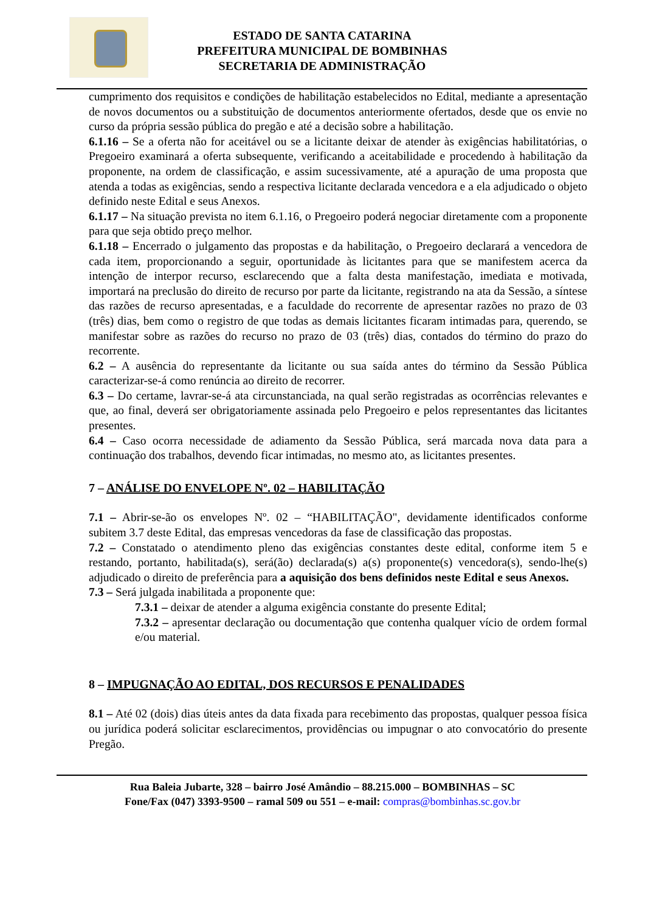ESTADO DE SANTA CATARINA
PREFEITURA MUNICIPAL DE BOMBINHAS
SECRETARIA DE ADMINISTRAÇÃO
cumprimento dos requisitos e condições de habilitação estabelecidos no Edital, mediante a apresentação de novos documentos ou a substituição de documentos anteriormente ofertados, desde que os envie no curso da própria sessão pública do pregão e até a decisão sobre a habilitação.
6.1.16 – Se a oferta não for aceitável ou se a licitante deixar de atender às exigências habilitatórias, o Pregoeiro examinará a oferta subsequente, verificando a aceitabilidade e procedendo à habilitação da proponente, na ordem de classificação, e assim sucessivamente, até a apuração de uma proposta que atenda a todas as exigências, sendo a respectiva licitante declarada vencedora e a ela adjudicado o objeto definido neste Edital e seus Anexos.
6.1.17 – Na situação prevista no item 6.1.16, o Pregoeiro poderá negociar diretamente com a proponente para que seja obtido preço melhor.
6.1.18 – Encerrado o julgamento das propostas e da habilitação, o Pregoeiro declarará a vencedora de cada item, proporcionando a seguir, oportunidade às licitantes para que se manifestem acerca da intenção de interpor recurso, esclarecendo que a falta desta manifestação, imediata e motivada, importará na preclusão do direito de recurso por parte da licitante, registrando na ata da Sessão, a síntese das razões de recurso apresentadas, e a faculdade do recorrente de apresentar razões no prazo de 03 (três) dias, bem como o registro de que todas as demais licitantes ficaram intimadas para, querendo, se manifestar sobre as razões do recurso no prazo de 03 (três) dias, contados do término do prazo do recorrente.
6.2 – A ausência do representante da licitante ou sua saída antes do término da Sessão Pública caracterizar-se-á como renúncia ao direito de recorrer.
6.3 – Do certame, lavrar-se-á ata circunstanciada, na qual serão registradas as ocorrências relevantes e que, ao final, deverá ser obrigatoriamente assinada pelo Pregoeiro e pelos representantes das licitantes presentes.
6.4 – Caso ocorra necessidade de adiamento da Sessão Pública, será marcada nova data para a continuação dos trabalhos, devendo ficar intimadas, no mesmo ato, as licitantes presentes.
7 – ANÁLISE DO ENVELOPE Nº. 02 – HABILITAÇÃO
7.1 – Abrir-se-ão os envelopes Nº. 02 – “HABILITAÇÃO", devidamente identificados conforme subitem 3.7 deste Edital, das empresas vencedoras da fase de classificação das propostas.
7.2 – Constatado o atendimento pleno das exigências constantes deste edital, conforme item 5 e restando, portanto, habilitada(s), será(ão) declarada(s) a(s) proponente(s) vencedora(s), sendo-lhe(s) adjudicado o direito de preferência para a aquisição dos bens definidos neste Edital e seus Anexos.
7.3 – Será julgada inabilitada a proponente que:
7.3.1 – deixar de atender a alguma exigência constante do presente Edital;
7.3.2 – apresentar declaração ou documentação que contenha qualquer vício de ordem formal e/ou material.
8 – IMPUGNAÇÃO AO EDITAL, DOS RECURSOS E PENALIDADES
8.1 – Até 02 (dois) dias úteis antes da data fixada para recebimento das propostas, qualquer pessoa física ou jurídica poderá solicitar esclarecimentos, providências ou impugnar o ato convocatório do presente Pregão.
Rua Baleia Jubarte, 328 – bairro José Amândio – 88.215.000 – BOMBINHAS – SC
Fone/Fax (047) 3393-9500 – ramal 509 ou 551 – e-mail: compras@bombinhas.sc.gov.br